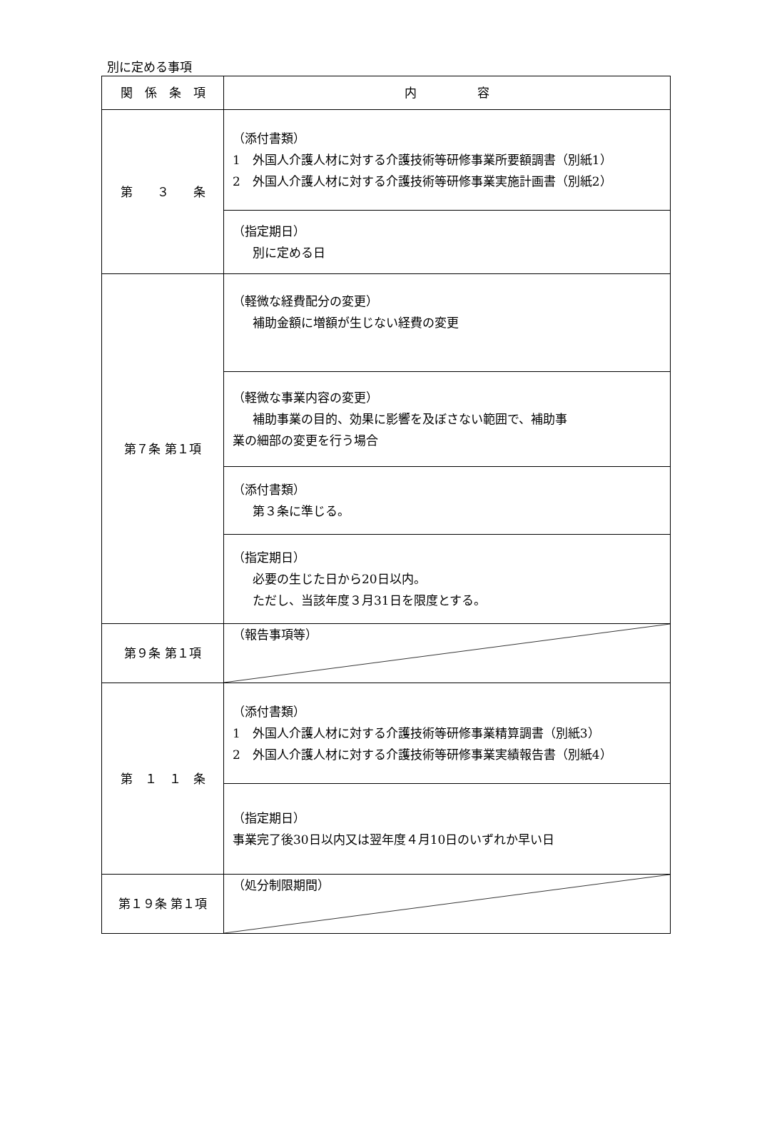別に定める事項
| 関 係 条 項 | 内 容 |
| 第 ３ 条 | （添付書類） 1 外国人介護人材に対する介護技術等研修事業所要額調書（別紙1） 2 外国人介護人材に対する介護技術等研修事業実施計画書（別紙2） |
| | （指定期日） 別に定める日 |
| 第７条 第１項 | （軽微な経費配分の変更） 補助金額に増額が生じない経費の変更 |
| | （軽微な事業内容の変更） 補助事業の目的、効果に影響を及ぼさない範囲で、補助事 業の細部の変更を行う場合 |
| | （添付書類） 第３条に準じる。 |
| | （指定期日） 必要の生じた日から20日以内。 ただし、当該年度３月31日を限度とする。 |
| 第９条 第１項 | （報告事項等） |
| 第 １ １ 条 | （添付書類） 1 外国人介護人材に対する介護技術等研修事業精算調書（別紙3） 2 外国人介護人材に対する介護技術等研修事業実績報告書（別紙4） |
| | （指定期日） 事業完了後30日以内又は翌年度４月10日のいずれか早い日 |
| 第１９条 第１項 | （処分制限期間） |